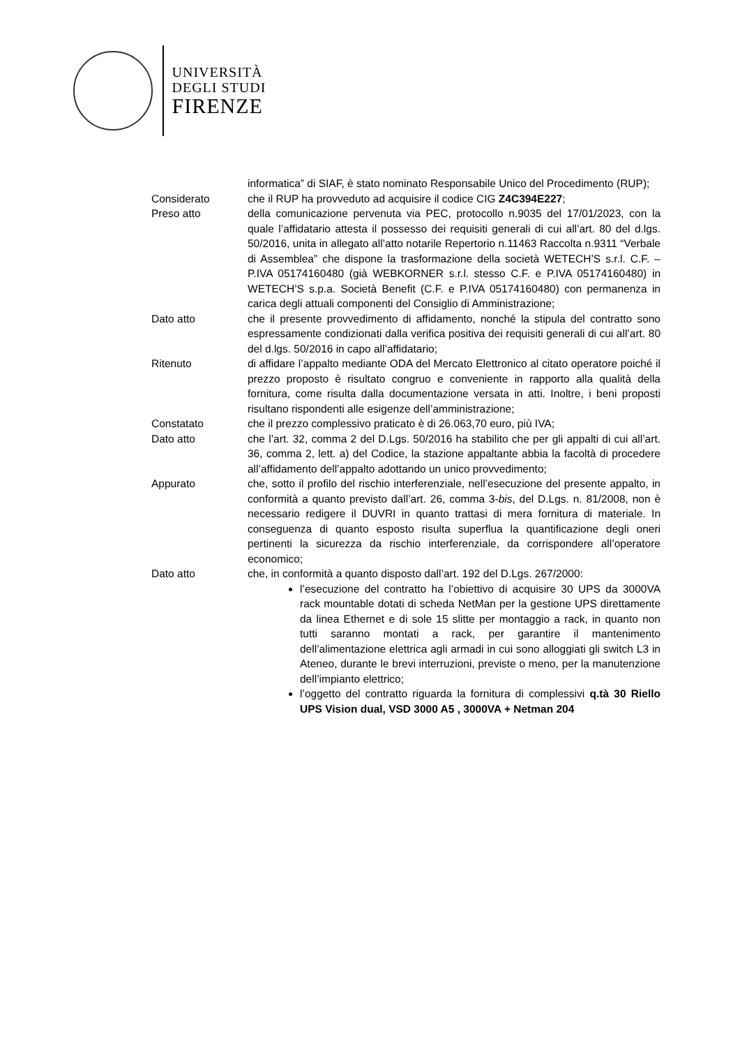UNIVERSITÀ
DEGLI STUDI
FIRENZE
informatica” di SIAF, è stato nominato Responsabile Unico del Procedimento (RUP);
Considerato che il RUP ha provveduto ad acquisire il codice CIG Z4C394E227;
Preso atto della comunicazione pervenuta via PEC, protocollo n.9035 del 17/01/2023, con la quale l’affidatario attesta il possesso dei requisiti generali di cui all’art. 80 del d.lgs. 50/2016, unita in allegato all’atto notarile Repertorio n.11463 Raccolta n.9311 “Verbale di Assemblea” che dispone la trasformazione della società WETECH’S s.r.l. C.F. – P.IVA 05174160480 (già WEBKORNER s.r.l. stesso C.F. e P.IVA 05174160480) in WETECH’S s.p.a. Società Benefit (C.F. e P.IVA 05174160480) con permanenza in carica degli attuali componenti del Consiglio di Amministrazione;
Dato atto che il presente provvedimento di affidamento, nonché la stipula del contratto sono espressamente condizionati dalla verifica positiva dei requisiti generali di cui all’art. 80 del d.lgs. 50/2016 in capo all’affidatario;
Ritenuto di affidare l’appalto mediante ODA del Mercato Elettronico al citato operatore poiché il prezzo proposto è risultato congruo e conveniente in rapporto alla qualità della fornitura, come risulta dalla documentazione versata in atti. Inoltre, i beni proposti risultano rispondenti alle esigenze dell’amministrazione;
Constatato che il prezzo complessivo praticato è di 26.063,70 euro, più IVA;
Dato atto che l’art. 32, comma 2 del D.Lgs. 50/2016 ha stabilito che per gli appalti di cui all’art. 36, comma 2, lett. a) del Codice, la stazione appaltante abbia la facoltà di procedere all’affidamento dell’appalto adottando un unico provvedimento;
Appurato che, sotto il profilo del rischio interferenziale, nell’esecuzione del presente appalto, in conformità a quanto previsto dall’art. 26, comma 3-bis, del D.Lgs. n. 81/2008, non è necessario redigere il DUVRI in quanto trattasi di mera fornitura di materiale. In conseguenza di quanto esposto risulta superflua la quantificazione degli oneri pertinenti la sicurezza da rischio interferenziale, da corrispondere all’operatore economico;
Dato atto che, in conformità a quanto disposto dall’art. 192 del D.Lgs. 267/2000:
l’esecuzione del contratto ha l’obiettivo di acquisire 30 UPS da 3000VA rack mountable dotati di scheda NetMan per la gestione UPS direttamente da linea Ethernet e di sole 15 slitte per montaggio a rack, in quanto non tutti saranno montati a rack, per garantire il mantenimento dell’alimentazione elettrica agli armadi in cui sono alloggiati gli switch L3 in Ateneo, durante le brevi interruzioni, previste o meno, per la manutenzione dell’impianto elettrico;
l’oggetto del contratto riguarda la fornitura di complessivi q.tà 30 Riello UPS Vision dual, VSD 3000 A5 , 3000VA + Netman 204